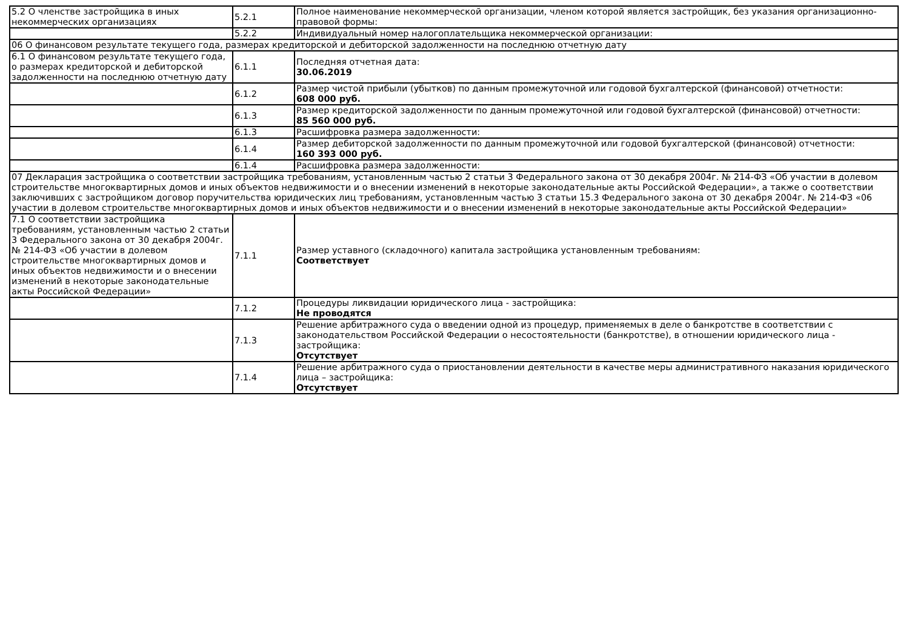| 5.2 О членстве застройщика в иных некоммерческих организациях | 5.2.1 | Полное наименование некоммерческой организации, членом которой является застройщик, без указания организационно-правовой формы: |
| | 5.2.2 | Индивидуальный номер налогоплательщика некоммерческой организации: |
| 06 О финансовом результате текущего года, размерах кредиторской и дебиторской задолженности на последнюю отчетную дату | | |
| 6.1 О финансовом результате текущего года, о размерах кредиторской и дебиторской задолженности на последнюю отчетную дату | 6.1.1 | Последняя отчетная дата: 30.06.2019 |
| | 6.1.2 | Размер чистой прибыли (убытков) по данным промежуточной или годовой бухгалтерской (финансовой) отчетности: 608 000 руб. |
| | 6.1.3 | Размер кредиторской задолженности по данным промежуточной или годовой бухгалтерской (финансовой) отчетности: 85 560 000 руб. |
| | 6.1.3 | Расшифровка размера задолженности: |
| | 6.1.4 | Размер дебиторской задолженности по данным промежуточной или годовой бухгалтерской (финансовой) отчетности: 160 393 000 руб. |
| | 6.1.4 | Расшифровка размера задолженности: |
| 07 Декларация застройщика о соответствии застройщика требованиям, установленным частью 2 статьи 3 Федерального закона от 30 декабря 2004г. № 214-ФЗ «Об участии в долевом строительстве многоквартирных домов и иных объектов недвижимости и о внесении изменений в некоторые законодательные акты Российской Федерации», а также о соответствии заключивших с застройщиком договор поручительства юридических лиц требованиям, установленным частью 3 статьи 15.3 Федерального закона от 30 декабря 2004г. № 214-ФЗ «06 участии в долевом строительстве многоквартирных домов и иных объектов недвижимости и о внесении изменений в некоторые законодательные акты Российской Федерации» | | |
| 7.1 О соответствии застройщика требованиям, установленным частью 2 статьи 3 Федерального закона от 30 декабря 2004г. № 214-ФЗ «Об участии в долевом строительстве многоквартирных домов и иных объектов недвижимости и о внесении изменений в некоторые законодательные акты Российской Федерации» | 7.1.1 | Размер уставного (складочного) капитала застройщика установленным требованиям: Соответствует |
| | 7.1.2 | Процедуры ликвидации юридического лица - застройщика: Не проводятся |
| | 7.1.3 | Решение арбитражного суда о введении одной из процедур, применяемых в деле о банкротстве в соответствии с законодательством Российской Федерации о несостоятельности (банкротстве), в отношении юридического лица - застройщика: Отсутствует |
| | 7.1.4 | Решение арбитражного суда о приостановлении деятельности в качестве меры административного наказания юридического лица – застройщика: Отсутствует |